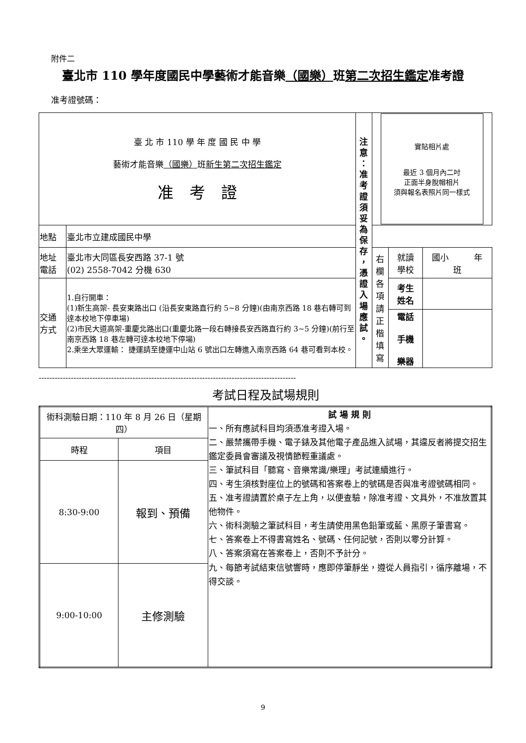附件二
臺北市 110 學年度國民中學藝術才能音樂（國樂）班第二次招生鑑定准考證
准考證號碼：
| 臺 北 市 110 學 年 度 國 民 中 學 藝術才能音樂 （國樂） 班 新生第二次招生鑑定 准 考 證 | | 注 意 ： 准 考 證 須 妥 為 保 存 ， 憑 證 入 場 應 試 。 | 實貼相片處 最近 3 個月內二吋 正面半身脫帽相片 須與報名表照片同一樣式 | | |
| 地點 | 臺北市立建成國民中學 | | | | |
| 地址 電話 | 臺北市大同區長安西路 37-1 號 (02) 2558-7042 分機 630 | | 右 欄 各 項 請 正 楷 填 寫 | 就讀 學校 | 國小 年 班 |
| 交通 方式 | 1.自行開車： (1)新生高架- 長安東路出口 (沿長安東路直行約 5~8 分鐘)(由南京西路 18 巷右轉可到達本校地下停車場) (2)市民大道高架-重慶北路出口(重慶北路一段右轉接長安西路直行約 3~5 分鐘)(前行至南京西路 18 巷左轉可達本校地下停場) 2.乘坐大眾運輸： 捷運請至捷運中山站 6 號出口左轉進入南京西路 64 巷可看到本校。 | | | 考生 姓名 | |
| | | | | 電話 手機 樂器 | |
------------------------------------------------------------------------------------------------
考試日程及試場規則
| 術科測驗日期：110 年 8 月 26 日（星期四） | | 試 場 規 則 一、所有應試科目均須憑准考證入場。 二、嚴禁攜帶手機、電子錶及其他電子產品進入試場，其違反者將提交招生鑑定委員會審議及視情節輕重議處。 三、筆試科目「聽寫、音樂常識/樂理」考試連續進行。 四、考生須核對座位上的號碼和答案卷上的號碼是否與准考證號碼相同。 五、准考證請置於桌子左上角，以便查驗，除准考證、文具外，不准放置其他物件。 六、術科測驗之筆試科目，考生請使用黑色鉛筆或藍、黑原子筆書寫。 七、答案卷上不得書寫姓名、號碼、任何記號，否則以零分計算。 八、答案須寫在答案卷上，否則不予計分。 九、每節考試結束信號響時，應即停筆靜坐，遵從人員指引，循序離場，不得交談。 |
| 時程 | 項目 | |
| 8:30-9:00 | 報到、預備 | |
| 9:00-10:00 | 主修測驗 | |
9